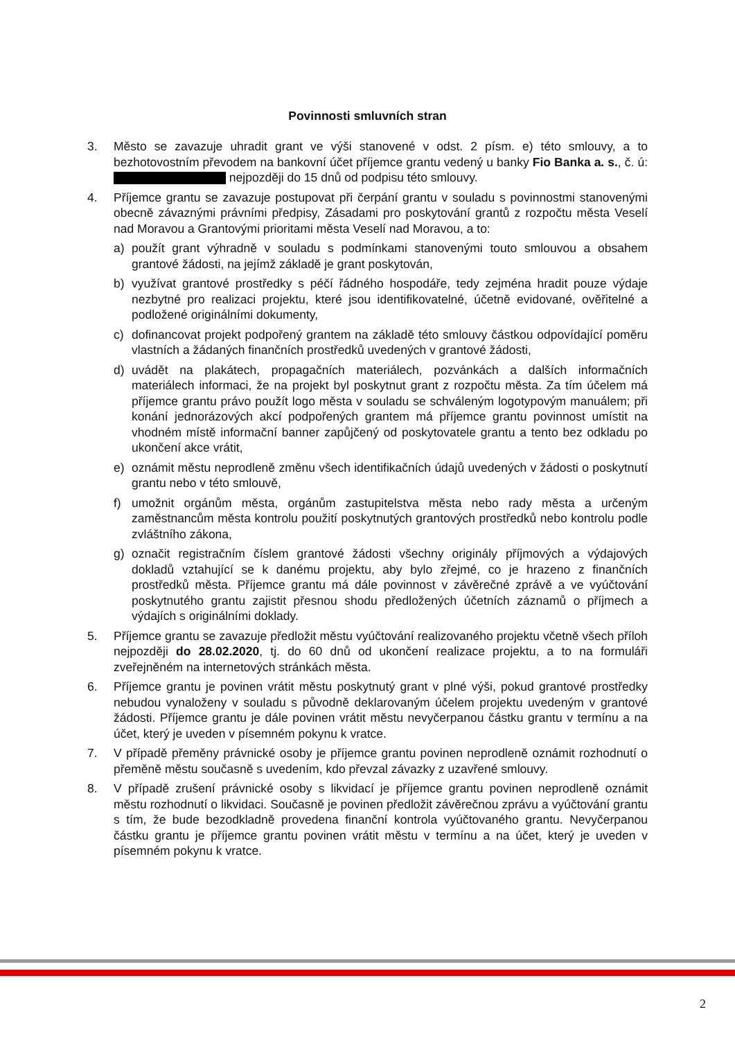Povinnosti smluvních stran
3. Město se zavazuje uhradit grant ve výši stanovené v odst. 2 písm. e) této smlouvy, a to bezhotovostním převodem na bankovní účet příjemce grantu vedený u banky Fio Banka a. s., č. ú: nejpozději do 15 dnů od podpisu této smlouvy.
4. Příjemce grantu se zavazuje postupovat při čerpání grantu v souladu s povinnostmi stanovenými obecně závaznými právními předpisy, Zásadami pro poskytování grantů z rozpočtu města Veselí nad Moravou a Grantovými prioritami města Veselí nad Moravou, a to:
a) použít grant výhradně v souladu s podmínkami stanovenými touto smlouvou a obsahem grantové žádosti, na jejímž základě je grant poskytován,
b) využívat grantové prostředky s péčí řádného hospodáře, tedy zejména hradit pouze výdaje nezbytné pro realizaci projektu, které jsou identifikovatelné, účetně evidované, ověřitelné a podložené originálními dokumenty,
c) dofinancovat projekt podpořený grantem na základě této smlouvy částkou odpovídající poměru vlastních a žádaných finančních prostředků uvedených v grantové žádosti,
d) uvádět na plakátech, propagačních materiálech, pozvánkách a dalších informačních materiálech informaci, že na projekt byl poskytnut grant z rozpočtu města. Za tím účelem má příjemce grantu právo použít logo města v souladu se schváleným logotypovým manuálem; při konání jednorázových akcí podpořených grantem má příjemce grantu povinnost umístit na vhodném místě informační banner zapůjčený od poskytovatele grantu a tento bez odkladu po ukončení akce vrátit,
e) oznámit městu neprodleně změnu všech identifikačních údajů uvedených v žádosti o poskytnutí grantu nebo v této smlouvě,
f) umožnit orgánům města, orgánům zastupitelstva města nebo rady města a určeným zaměstnancům města kontrolu použití poskytnutých grantových prostředků nebo kontrolu podle zvláštního zákona,
g) označit registračním číslem grantové žádosti všechny originály příjmových a výdajových dokladů vztahující se k danému projektu, aby bylo zřejmé, co je hrazeno z finančních prostředků města. Příjemce grantu má dále povinnost v závěrečné zprávě a ve vyúčtování poskytnutého grantu zajistit přesnou shodu předložených účetních záznamů o příjmech a výdajích s originálními doklady.
5. Příjemce grantu se zavazuje předložit městu vyúčtování realizovaného projektu včetně všech příloh nejpozději do 28.02.2020, tj. do 60 dnů od ukončení realizace projektu, a to na formuláři zveřejněném na internetových stránkách města.
6. Příjemce grantu je povinen vrátit městu poskytnutý grant v plné výši, pokud grantové prostředky nebudou vynaloženy v souladu s původně deklarovaným účelem projektu uvedeným v grantové žádosti. Příjemce grantu je dále povinen vrátit městu nevyčerpanou částku grantu v termínu a na účet, který je uveden v písemném pokynu k vratce.
7. V případě přeměny právnické osoby je příjemce grantu povinen neprodleně oznámit rozhodnutí o přeměně městu současně s uvedením, kdo převzal závazky z uzavřené smlouvy.
8. V případě zrušení právnické osoby s likvidací je příjemce grantu povinen neprodleně oznámit městu rozhodnutí o likvidaci. Současně je povinen předložit závěrečnou zprávu a vyúčtování grantu s tím, že bude bezodkladně provedena finanční kontrola vyúčtovaného grantu. Nevyčerpanou částku grantu je příjemce grantu povinen vrátit městu v termínu a na účet, který je uveden v písemném pokynu k vratce.
2